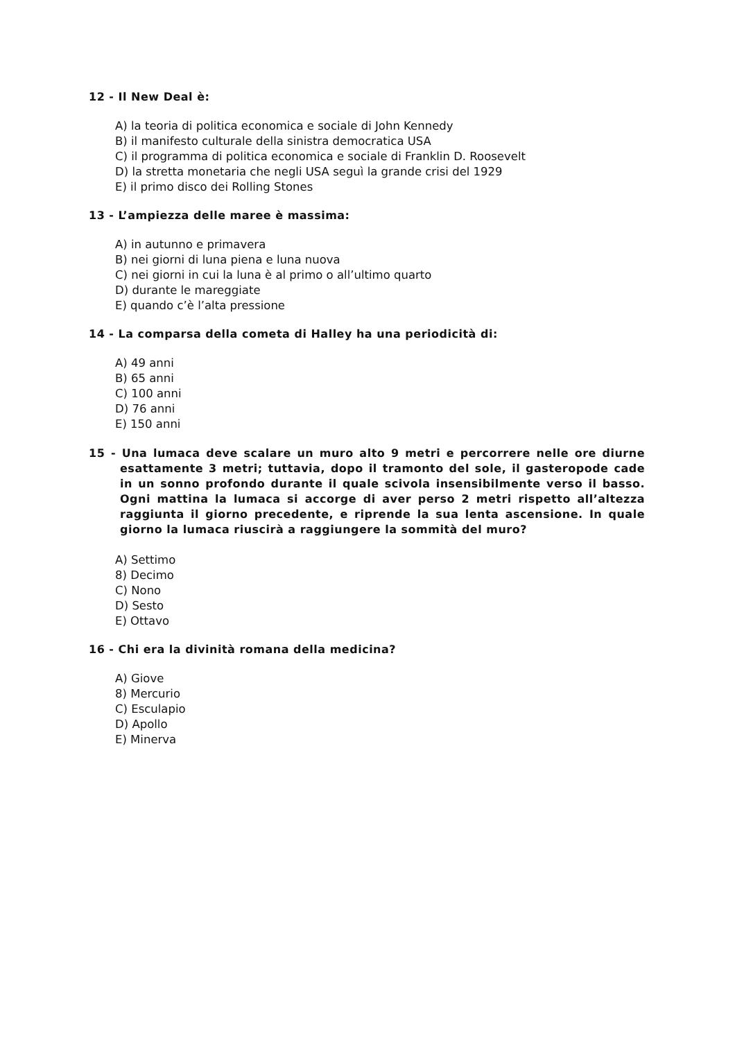12 - Il New Deal è:
A) la teoria di politica economica e sociale di John Kennedy
B) il manifesto culturale della sinistra democratica USA
C) il programma di politica economica e sociale di Franklin D. Roosevelt
D) la stretta monetaria che negli USA seguì la grande crisi del 1929
E) il primo disco dei Rolling Stones
13 - L’ampiezza delle maree è massima:
A) in autunno e primavera
B) nei giorni di luna piena e luna nuova
C) nei giorni in cui la luna è al primo o all’ultimo quarto
D) durante le mareggiate
E) quando c’è l’alta pressione
14 - La comparsa della cometa di Halley ha una periodicità di:
A) 49 anni
B) 65 anni
C) 100 anni
D) 76 anni
E) 150 anni
15 - Una lumaca deve scalare un muro alto 9 metri e percorrere nelle ore diurne esattamente 3 metri; tuttavia, dopo il tramonto del sole, il gasteropode cade in un sonno profondo durante il quale scivola insensibilmente verso il basso. Ogni mattina la lumaca si accorge di aver perso 2 metri rispetto all’altezza raggiunta il giorno precedente, e riprende la sua lenta ascensione. In quale giorno la lumaca riuscirà a raggiungere la sommità del muro?
A) Settimo
8) Decimo
C) Nono
D) Sesto
E) Ottavo
16 - Chi era la divinità romana della medicina?
A) Giove
8) Mercurio
C) Esculapio
D) Apollo
E) Minerva